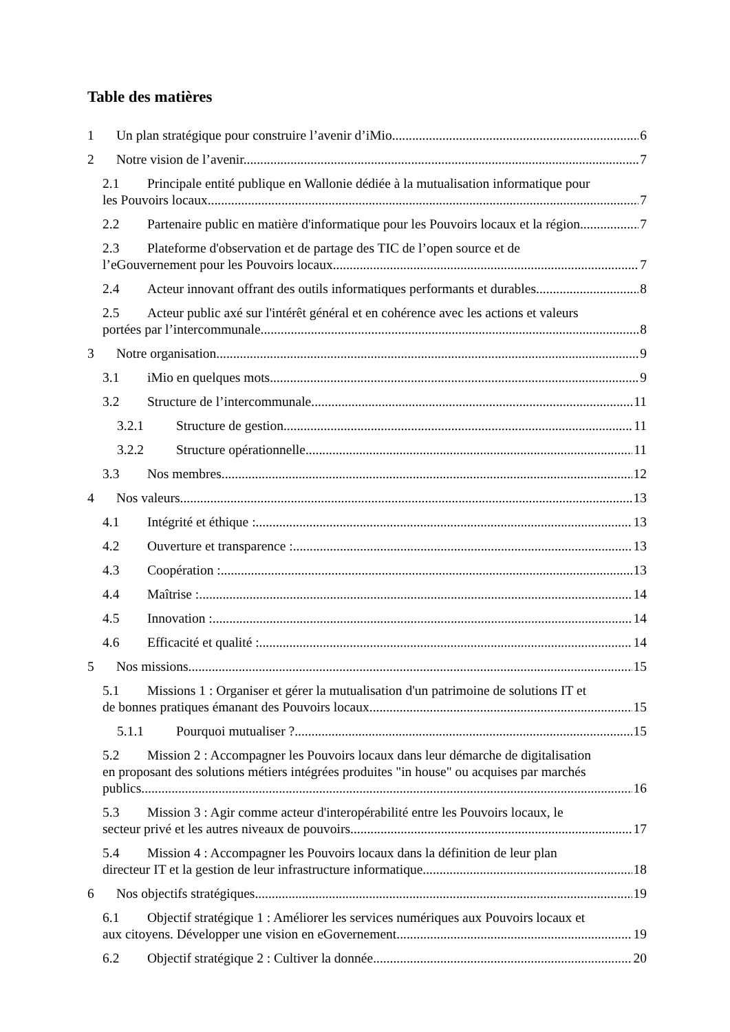Table des matières
1 Un plan stratégique pour construire l’avenir d’iMio 6
2 Notre vision de l’avenir. 7
2.1 Principale entité publique en Wallonie dédiée à la mutualisation informatique pour
les Pouvoirs locaux. 7
2.2 Partenaire public en matière d'informatique pour les Pouvoirs locaux et la région. 7
2.3 Plateforme d'observation et de partage des TIC de l’open source et de
l’eGouvernement pour les Pouvoirs locaux 7
2.4 Acteur innovant offrant des outils informatiques performants et durables. 8
2.5 Acteur public axé sur l'intérêt général et en cohérence avec les actions et valeurs
portées par l’intercommunale. 8
3 Notre organisation. 9
3.1 iMio en quelques mots. 9
3.2 Structure de l’intercommunale. 11
3.2.1 Structure de gestion. 11
3.2.2 Structure opérationnelle. 11
3.3 Nos membres. 12
4 Nos valeurs. 13
4.1 Intégrité et éthique : 13
4.2 Ouverture et transparence : 13
4.3 Coopération : 13
4.4 Maîtrise : 14
4.5 Innovation : 14
4.6 Efficacité et qualité : 14
5 Nos missions. 15
5.1 Missions 1 : Organiser et gérer la mutualisation d'un patrimoine de solutions IT et
de bonnes pratiques émanant des Pouvoirs locaux. 15
5.1.1 Pourquoi mutualiser ? 15
5.2 Mission 2 : Accompagner les Pouvoirs locaux dans leur démarche de digitalisation
en proposant des solutions métiers intégrées produites "in house" ou acquises par marchés
publics. 16
5.3 Mission 3 : Agir comme acteur d'interopérabilité entre les Pouvoirs locaux, le
secteur privé et les autres niveaux de pouvoirs. 17
5.4 Mission 4 : Accompagner les Pouvoirs locaux dans la définition de leur plan
directeur IT et la gestion de leur infrastructure informatique. 18
6 Nos objectifs stratégiques. 19
6.1 Objectif stratégique 1 : Améliorer les services numériques aux Pouvoirs locaux et
aux citoyens. Développer une vision en eGovernement. 19
6.2 Objectif stratégique 2 : Cultiver la donnée. 20